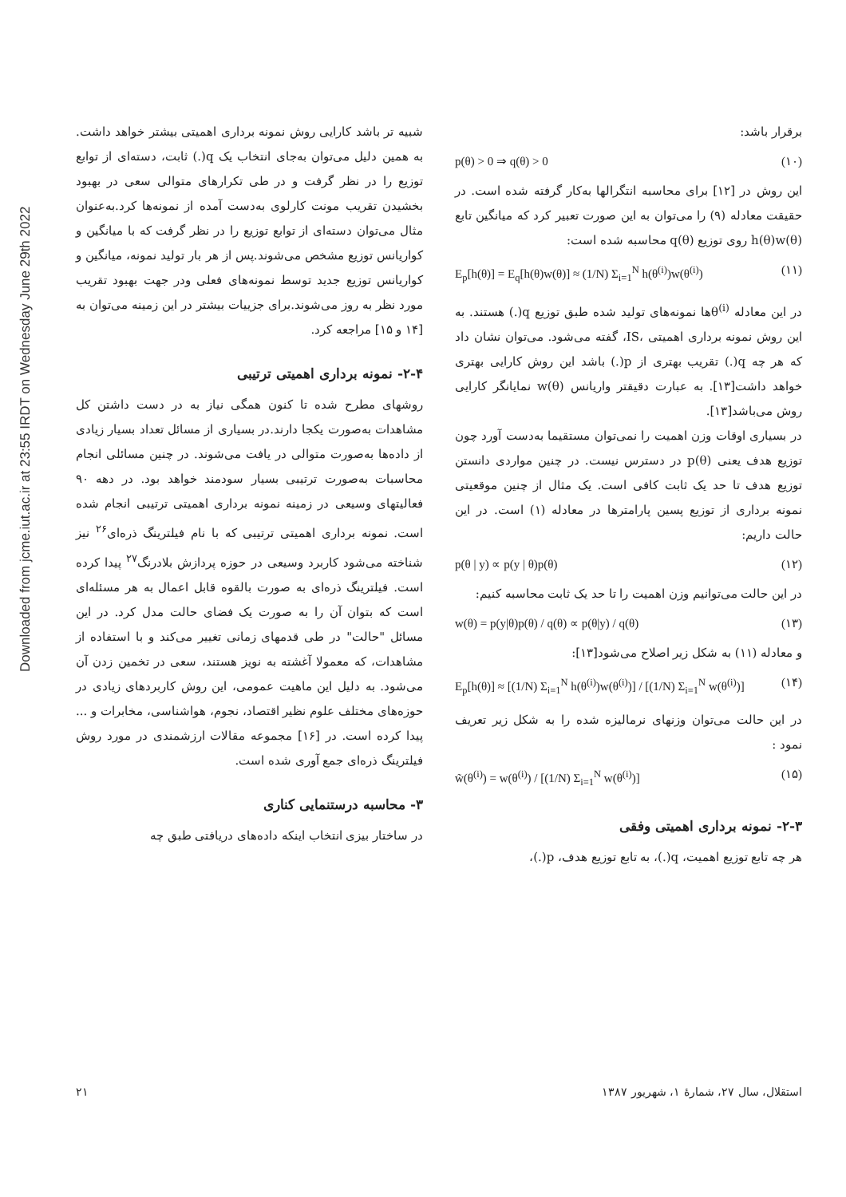Downloaded from jcme.iut.ac.ir at 23:55 IRDT on Wednesday June 29th 2022
برقرار باشد:
p(θ) > 0 ⇒ q(θ) > 0 (۱۰)
این روش در [۱۲] برای محاسبه انتگرالها به‌کار گرفته شده است. در حقیقت معادله (۹) را می‌توان به این صورت تعبیر کرد که میانگین تابع h(θ)w(θ) روی توزیع q(θ) محاسبه شده است:
E<sub>p</sub>[h(θ)] = E<sub>q</sub>[h(θ)w(θ)] ≈ (1/N) Σ<sub>i=1</sub><sup>N</sup> h(θ<sup>(i)</sup>)w(θ<sup>(i)</sup>) (۱۱)
در این معادله θ<sup>(i)</sup>ها نمونه‌های تولید شده طبق توزیع q(.) هستند. به این روش نمونه برداری اهمیتی ،IS، گفته می‌شود. می‌توان نشان داد که هر چه q(.) تقریب بهتری از p(.) باشد این روش کارایی بهتری خواهد داشت[۱۳]. به عبارت دقیقتر واریانس w(θ) نمایانگر کارایی روش می‌باشد[۱۳].
در بسیاری اوقات وزن اهمیت را نمی‌توان مستقیما به‌دست آورد چون توزیع هدف یعنی p(θ) در دسترس نیست. در چنین مواردی دانستن توزیع هدف تا حد یک ثابت کافی است. یک مثال از چنین موقعیتی نمونه برداری از توزیع پسین پارامترها در معادله (۱) است. در این حالت داریم:
p(θ | y) ∝ p(y | θ)p(θ) (۱۲)
در این حالت می‌توانیم وزن اهمیت را تا حد یک ثابت محاسبه کنیم:
w(θ) = p(y|θ)p(θ) / q(θ) ∝ p(θ|y) / q(θ) (۱۳)
و معادله (۱۱) به شکل زیر اصلاح می‌شود[۱۳]:
E<sub>p</sub>[h(θ)] ≈ [(1/N) Σ<sub>i=1</sub><sup>N</sup> h(θ<sup>(i)</sup>)w(θ<sup>(i)</sup>)] / [(1/N) Σ<sub>i=1</sub><sup>N</sup> w(θ<sup>(i)</sup>)] (۱۴)
در این حالت می‌توان وزنهای نرمالیزه شده را به شکل زیر تعریف نمود :
w̃(θ<sup>(i)</sup>) = w(θ<sup>(i)</sup>) / [(1/N) Σ<sub>i=1</sub><sup>N</sup> w(θ<sup>(i)</sup>)] (۱۵)
۲-۳- نمونه برداری اهمیتی وفقی
هر چه تابع توزیع اهمیت، q(.)، به تابع توزیع هدف، p(.)،
شبیه تر باشد کارایی روش نمونه برداری اهمیتی بیشتر خواهد داشت. به همین دلیل می‌توان به‌جای انتخاب یک q(.) ثابت، دسته‌ای از توابع توزیع را در نظر گرفت و در طی تکرارهای متوالی سعی در بهبود بخشیدن تقریب مونت کارلوی به‌دست آمده از نمونه‌ها کرد.به‌عنوان مثال می‌توان دسته‌ای از توابع توزیع را در نظر گرفت که با میانگین و کواریانس توزیع مشخص می‌شوند.پس از هر بار تولید نمونه، میانگین و کواریانس توزیع جدید توسط نمونه‌های فعلی ودر جهت بهبود تقریب مورد نظر به روز می‌شوند.برای جزییات بیشتر در این زمینه می‌توان به [۱۴ و ۱۵] مراجعه کرد.
۲-۴- نمونه برداری اهمیتی ترتیبی
روشهای مطرح شده تا کنون همگی نیاز به در دست داشتن کل مشاهدات به‌صورت یکجا دارند.در بسیاری از مسائل تعداد بسیار زیادی از داده‌ها به‌صورت متوالی در یافت می‌شوند. در چنین مسائلی انجام محاسبات به‌صورت ترتیبی بسیار سودمند خواهد بود. در دهه ۹۰ فعالیتهای وسیعی در زمینه نمونه برداری اهمیتی ترتیبی انجام شده است. نمونه برداری اهمیتی ترتیبی که با نام فیلترینگ ذره‌ای<sup>۲۶</sup> نیز شناخته می‌شود کاربرد وسیعی در حوزه پردازش بلادرنگ<sup>۲۷</sup> پیدا کرده است. فیلترینگ ذره‌ای به صورت بالقوه قابل اعمال به هر مسئله‌ای است که بتوان آن را به صورت یک فضای حالت مدل کرد. در این مسائل "حالت" در طی قدمهای زمانی تغییر می‌کند و با استفاده از مشاهدات، که معمولا آغشته به نویز هستند، سعی در تخمین زدن آن می‌شود. به دلیل این ماهیت عمومی، این روش کاربردهای زیادی در حوزه‌های مختلف علوم نظیر اقتصاد، نجوم، هواشناسی، مخابرات و ... پیدا کرده است. در [۱۶] مجموعه مقالات ارزشمندی در مورد روش فیلترینگ ذره‌ای جمع آوری شده است.
۳- محاسبه درستنمایی کناری
در ساختار بیزی انتخاب اینکه داده‌های دریافتی طبق چه
استقلال، سال ۲۷، شمارهٔ ۱، شهریور ۱۳۸۷ ۲۱